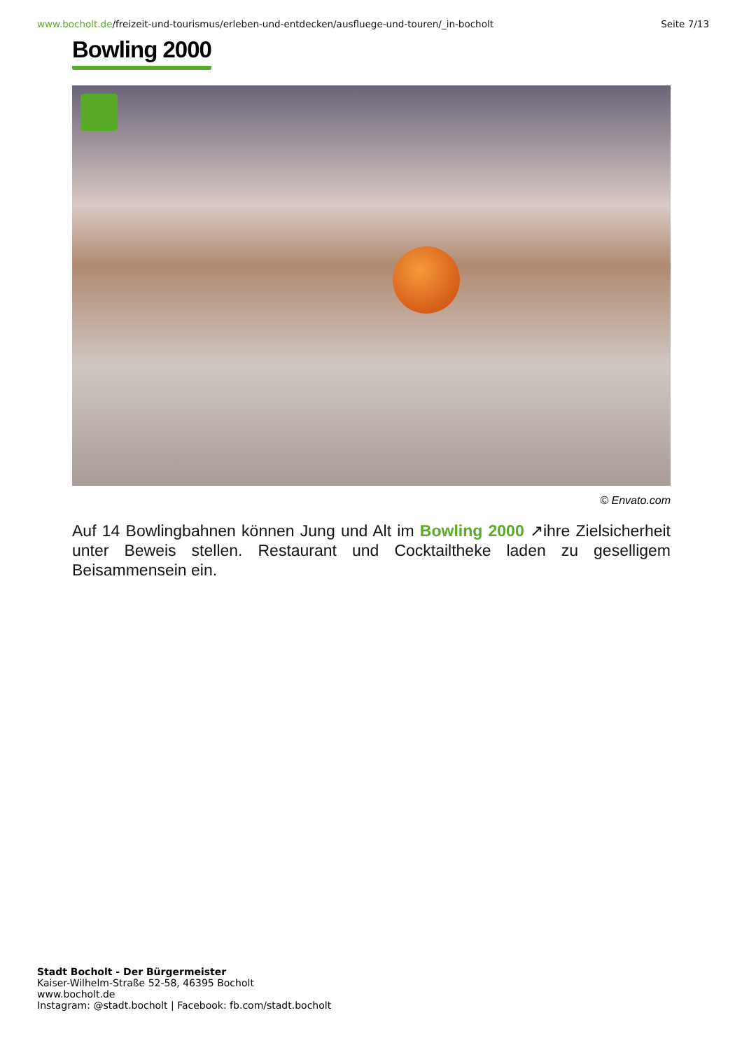www.bocholt.de/freizeit-und-tourismus/erleben-und-entdecken/ausfluege-und-touren/_in-bocholt
Seite 7/13
Bowling 2000
© Envato.com
Auf 14 Bowlingbahnen können Jung und Alt im Bowling 2000 ↗ihre Zielsicherheit unter Beweis stellen. Restaurant und Cocktailtheke laden zu geselligem Beisammensein ein.
Stadt Bocholt - Der Bürgermeister
Kaiser-Wilhelm-Straße 52-58, 46395 Bocholt
www.bocholt.de
Instagram: @stadt.bocholt | Facebook: fb.com/stadt.bocholt